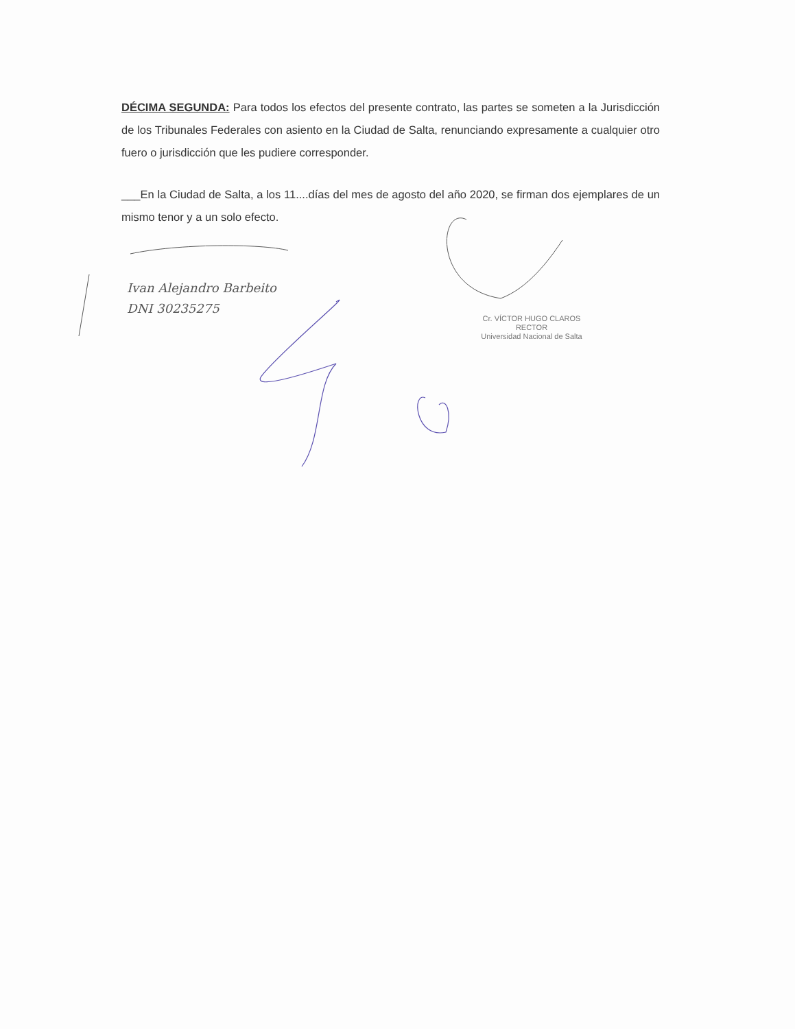DÉCIMA SEGUNDA: Para todos los efectos del presente contrato, las partes se someten a la Jurisdicción de los Tribunales Federales con asiento en la Ciudad de Salta, renunciando expresamente a cualquier otro fuero o jurisdicción que les pudiere corresponder.
___En la Ciudad de Salta, a los 11....días del mes de agosto del año 2020, se firman dos ejemplares de un mismo tenor y a un solo efecto.
Ivan Alejandro Barbeito
DNI 30235275
Cr. VÍCTOR HUGO CLAROS
RECTOR
Universidad Nacional de Salta